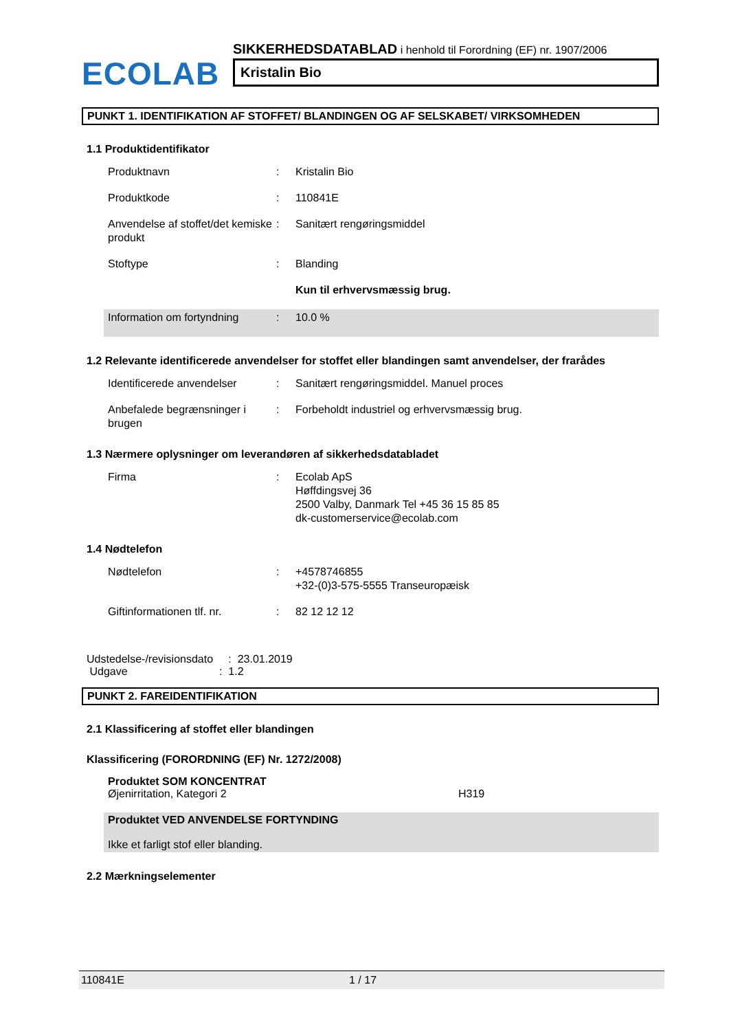ECOLAB
SIKKERHEDSDATABLAD i henhold til Forordning (EF) nr. 1907/2006
Kristalin Bio
PUNKT 1. IDENTIFIKATION AF STOFFET/ BLANDINGEN OG AF SELSKABET/ VIRKSOMHEDEN
1.1 Produktidentifikator
Produktnavn : Kristalin Bio
Produktkode : 110841E
Anvendelse af stoffet/det kemiske produkt
: Sanitært rengøringsmiddel
Stoftype : Blanding
Kun til erhvervsmæssig brug.
Information om fortyndning
: 10.0 %
1.2 Relevante identificerede anvendelser for stoffet eller blandingen samt anvendelser, der frarådes
Identificerede anvendelser
: Sanitært rengøringsmiddel. Manuel proces
Anbefalede begrænsninger i brugen
: Forbeholdt industriel og erhvervsmæssig brug.
1.3 Nærmere oplysninger om leverandøren af sikkerhedsdatabladet
Firma : Ecolab ApS
Høffdingsvej 36
2500 Valby, Danmark Tel +45 36 15 85 85
dk-customerservice@ecolab.com
1.4 Nødtelefon
Nødtelefon : +4578746855
+32-(0)3-575-5555 Transeuropæisk
Giftinformationen tlf. nr.
: 82 12 12 12
Udstedelse-/revisionsdato : 23.01.2019
Udgave : 1.2
PUNKT 2. FAREIDENTIFIKATION
2.1 Klassificering af stoffet eller blandingen
Klassificering (FORORDNING (EF) Nr. 1272/2008)
Produktet SOM KONCENTRAT
Øjenirritation, Kategori 2 H319
Produktet VED ANVENDELSE FORTYNDING
Ikke et farligt stof eller blanding.
2.2 Mærkningselementer
110841E 1 / 17